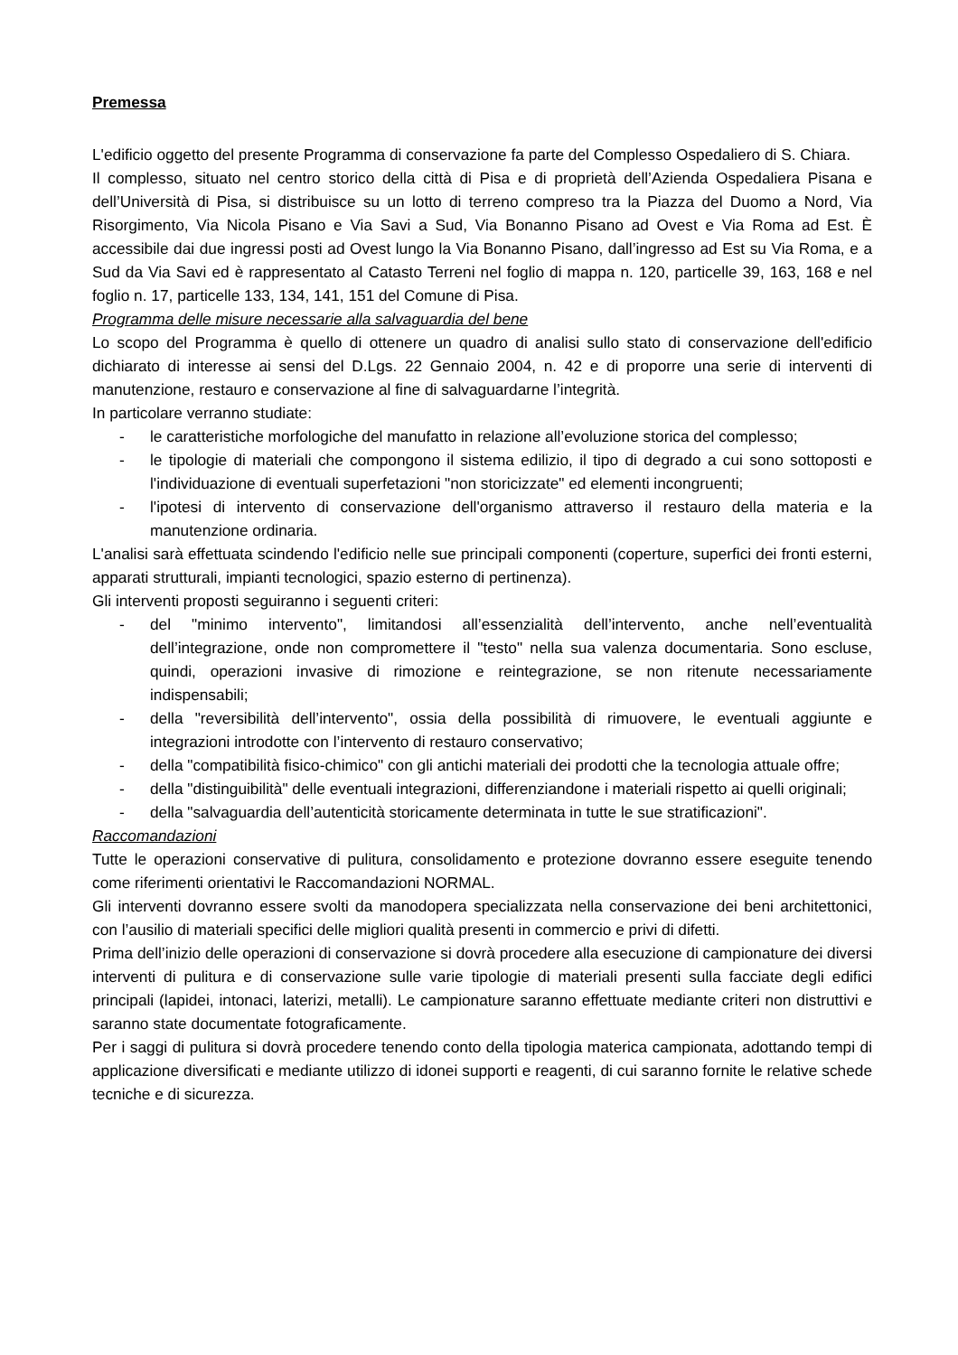Premessa
L'edificio oggetto del presente Programma di conservazione fa parte del Complesso Ospedaliero di S. Chiara.
Il complesso, situato nel centro storico della città di Pisa e di proprietà dell’Azienda Ospedaliera Pisana e dell’Università di Pisa, si distribuisce su un lotto di terreno compreso tra la Piazza del Duomo a Nord, Via Risorgimento, Via Nicola Pisano e Via Savi a Sud, Via Bonanno Pisano ad Ovest e Via Roma ad Est. È accessibile dai due ingressi posti ad Ovest lungo la Via Bonanno Pisano, dall’ingresso ad Est su Via Roma, e a Sud da Via Savi ed è rappresentato al Catasto Terreni nel foglio di mappa n. 120, particelle 39, 163, 168 e nel foglio n. 17, particelle 133, 134, 141, 151 del Comune di Pisa.
Programma delle misure necessarie alla salvaguardia del bene
Lo scopo del Programma è quello di ottenere un quadro di analisi sullo stato di conservazione dell'edificio dichiarato di interesse ai sensi del D.Lgs. 22 Gennaio 2004, n. 42 e di proporre una serie di interventi di manutenzione, restauro e conservazione al fine di salvaguardarne l’integrità.
In particolare verranno studiate:
- le caratteristiche morfologiche del manufatto in relazione all’evoluzione storica del complesso;
- le tipologie di materiali che compongono il sistema edilizio, il tipo di degrado a cui sono sottoposti e l'individuazione di eventuali superfetazioni "non storicizzate" ed elementi incongruenti;
- l'ipotesi di intervento di conservazione dell'organismo attraverso il restauro della materia e la manutenzione ordinaria.
L'analisi sarà effettuata scindendo l'edificio nelle sue principali componenti (coperture, superfici dei fronti esterni, apparati strutturali, impianti tecnologici, spazio esterno di pertinenza).
Gli interventi proposti seguiranno i seguenti criteri:
- del "minimo intervento", limitandosi all’essenzialità dell’intervento, anche nell’eventualità dell’integrazione, onde non compromettere il "testo" nella sua valenza documentaria. Sono escluse, quindi, operazioni invasive di rimozione e reintegrazione, se non ritenute necessariamente indispensabili;
- della "reversibilità dell’intervento", ossia della possibilità di rimuovere, le eventuali aggiunte e integrazioni introdotte con l’intervento di restauro conservativo;
- della "compatibilità fisico-chimico" con gli antichi materiali dei prodotti che la tecnologia attuale offre;
- della "distinguibilità" delle eventuali integrazioni, differenziandone i materiali rispetto ai quelli originali;
- della "salvaguardia dell’autenticità storicamente determinata in tutte le sue stratificazioni".
Raccomandazioni
Tutte le operazioni conservative di pulitura, consolidamento e protezione dovranno essere eseguite tenendo come riferimenti orientativi le Raccomandazioni NORMAL.
Gli interventi dovranno essere svolti da manodopera specializzata nella conservazione dei beni architettonici, con l’ausilio di materiali specifici delle migliori qualità presenti in commercio e privi di difetti.
Prima dell’inizio delle operazioni di conservazione si dovrà procedere alla esecuzione di campionature dei diversi interventi di pulitura e di conservazione sulle varie tipologie di materiali presenti sulla facciate degli edifici principali (lapidei, intonaci, laterizi, metalli). Le campionature saranno effettuate mediante criteri non distruttivi e saranno state documentate fotograficamente.
Per i saggi di pulitura si dovrà procedere tenendo conto della tipologia materica campionata, adottando tempi di applicazione diversificati e mediante utilizzo di idonei supporti e reagenti, di cui saranno fornite le relative schede tecniche e di sicurezza.